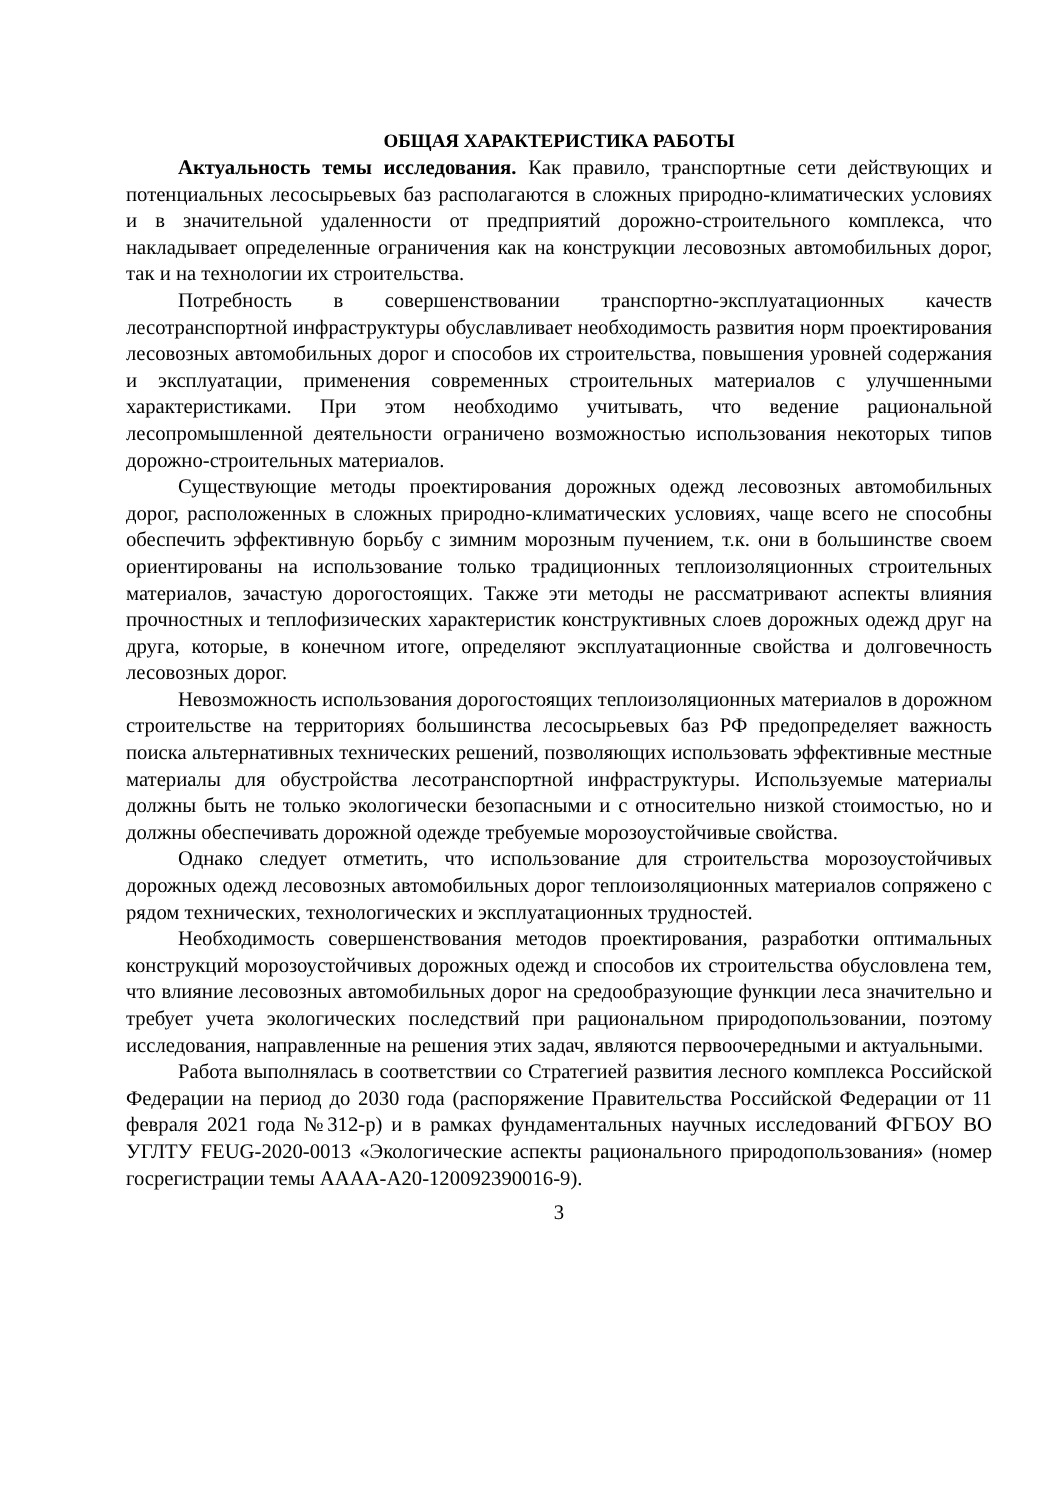ОБЩАЯ ХАРАКТЕРИСТИКА РАБОТЫ
Актуальность темы исследования. Как правило, транспортные сети действующих и потенциальных лесосырьевых баз располагаются в сложных природно-климатических условиях и в значительной удаленности от предприятий дорожно-строительного комплекса, что накладывает определенные ограничения как на конструкции лесовозных автомобильных дорог, так и на технологии их строительства.
Потребность в совершенствовании транспортно-эксплуатационных качеств лесотранспортной инфраструктуры обуславливает необходимость развития норм проектирования лесовозных автомобильных дорог и способов их строительства, повышения уровней содержания и эксплуатации, применения современных строительных материалов с улучшенными характеристиками. При этом необходимо учитывать, что ведение рациональной лесопромышленной деятельности ограничено возможностью использования некоторых типов дорожно-строительных материалов.
Существующие методы проектирования дорожных одежд лесовозных автомобильных дорог, расположенных в сложных природно-климатических условиях, чаще всего не способны обеспечить эффективную борьбу с зимним морозным пучением, т.к. они в большинстве своем ориентированы на использование только традиционных теплоизоляционных строительных материалов, зачастую дорогостоящих. Также эти методы не рассматривают аспекты влияния прочностных и теплофизических характеристик конструктивных слоев дорожных одежд друг на друга, которые, в конечном итоге, определяют эксплуатационные свойства и долговечность лесовозных дорог.
Невозможность использования дорогостоящих теплоизоляционных материалов в дорожном строительстве на территориях большинства лесосырьевых баз РФ предопределяет важность поиска альтернативных технических решений, позволяющих использовать эффективные местные материалы для обустройства лесотранспортной инфраструктуры. Используемые материалы должны быть не только экологически безопасными и с относительно низкой стоимостью, но и должны обеспечивать дорожной одежде требуемые морозоустойчивые свойства.
Однако следует отметить, что использование для строительства морозоустойчивых дорожных одежд лесовозных автомобильных дорог теплоизоляционных материалов сопряжено с рядом технических, технологических и эксплуатационных трудностей.
Необходимость совершенствования методов проектирования, разработки оптимальных конструкций морозоустойчивых дорожных одежд и способов их строительства обусловлена тем, что влияние лесовозных автомобильных дорог на средообразующие функции леса значительно и требует учета экологических последствий при рациональном природопользовании, поэтому исследования, направленные на решения этих задач, являются первоочередными и актуальными.
Работа выполнялась в соответствии со Стратегией развития лесного комплекса Российской Федерации на период до 2030 года (распоряжение Правительства Российской Федерации от 11 февраля 2021 года №312-р) и в рамках фундаментальных научных исследований ФГБОУ ВО УГЛТУ FEUG-2020-0013 «Экологические аспекты рационального природопользования» (номер госрегистрации темы АААА-А20-120092390016-9).
3